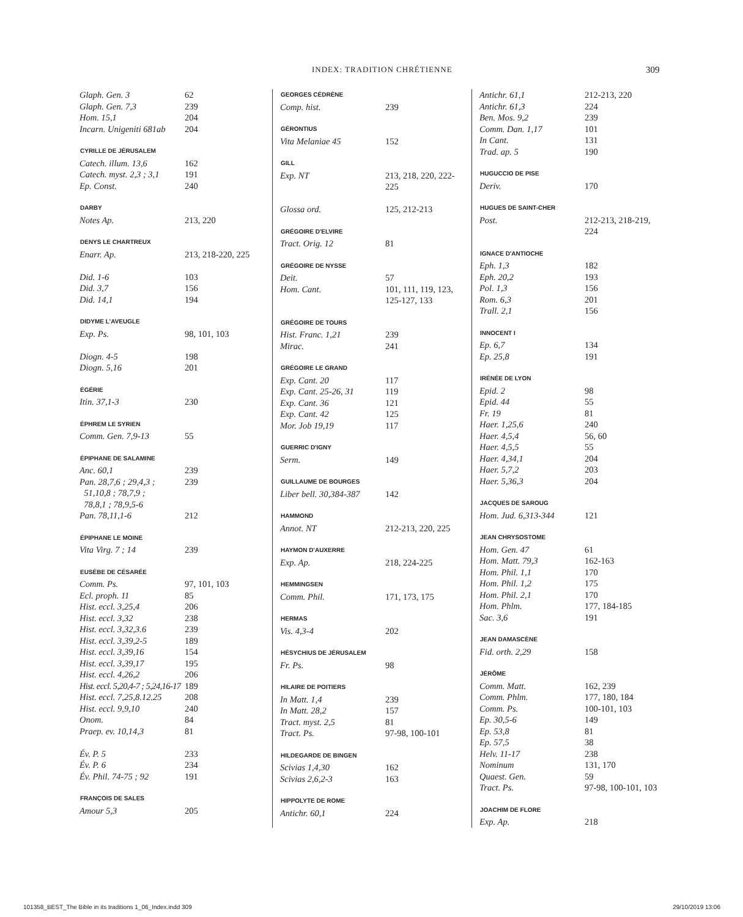INDEX: TRADITION CHRÉTIENNE 309
| Glaph. Gen. 3 | 62 |
| Glaph. Gen. 7,3 | 239 |
| Hom. 15,1 | 204 |
| Incarn. Unigeniti 681ab | 204 |
| CYRILLE DE JÉRUSALEM | |
| Catech. illum. 13,6 | 162 |
| Catech. myst. 2,3 ; 3,1 | 191 |
| Ep. Const. | 240 |
| DARBY | |
| Notes Ap. | 213, 220 |
| DENYS LE CHARTREUX | |
| Enarr. Ap. | 213, 218-220, 225 |
| Did. 1-6 | 103 |
| Did. 3,7 | 156 |
| Did. 14,1 | 194 |
| DIDYME L'AVEUGLE | |
| Exp. Ps. | 98, 101, 103 |
| Diogn. 4-5 | 198 |
| Diogn. 5,16 | 201 |
| ÉGÉRIE | |
| Itin. 37,1-3 | 230 |
| ÉPHREM LE SYRIEN | |
| Comm. Gen. 7,9-13 | 55 |
| ÉPIPHANE DE SALAMINE | |
| Anc. 60,1 | 239 |
| Pan. 28,7,6 ; 29,4,3 ; 51,10,8 ; 78,7,9 ; 78,8,1 ; 78,9,5-6 | 239 |
| Pan. 78,11,1-6 | 212 |
| ÉPIPHANE LE MOINE | |
| Vita Virg. 7 ; 14 | 239 |
| EUSÈBE DE CÉSARÉE | |
| Comm. Ps. | 97, 101, 103 |
| Ecl. proph. 11 | 85 |
| Hist. eccl. 3,25,4 | 206 |
| Hist. eccl. 3,32 | 238 |
| Hist. eccl. 3,32,3.6 | 239 |
| Hist. eccl. 3,39,2-5 | 189 |
| Hist. eccl. 3,39,16 | 154 |
| Hist. eccl. 3,39,17 | 195 |
| Hist. eccl. 4,26,2 | 206 |
| Hist. eccl. 5,20,4-7 ; 5,24,16-17 | 189 |
| Hist. eccl. 7,25,8.12.25 | 208 |
| Hist. eccl. 9,9,10 | 240 |
| Onom. | 84 |
| Praep. ev. 10,14,3 | 81 |
| Év. P. 5 | 233 |
| Év. P. 6 | 234 |
| Év. Phil. 74-75 ; 92 | 191 |
| FRANÇOIS DE SALES | |
| Amour 5,3 | 205 |
| GEORGES CÉDRÈNE | |
| --- | --- |
| Comp. hist. | 239 |
| GÉRONTIUS | |
| Vita Melaniae 45 | 152 |
| GILL | |
| Exp. NT | 213, 218, 220, 222- 225 |
| Glossa ord. | 125, 212-213 |
| GRÉGOIRE D'ELVIRE | |
| Tract. Orig. 12 | 81 |
| GRÉGOIRE DE NYSSE | |
| Deit. | 57 |
| Hom. Cant. | 101, 111, 119, 123, 125-127, 133 |
| GRÉGOIRE DE TOURS | |
| Hist. Franc. 1,21 | 239 |
| Mirac. | 241 |
| GRÉGOIRE LE GRAND | |
| Exp. Cant. 20 | 117 |
| Exp. Cant. 25-26, 31 | 119 |
| Exp. Cant. 36 | 121 |
| Exp. Cant. 42 | 125 |
| Mor. Job 19,19 | 117 |
| GUERRIC D'IGNY | |
| Serm. | 149 |
| GUILLAUME DE BOURGES | |
| Liber bell. 30,384-387 | 142 |
| HAMMOND | |
| Annot. NT | 212-213, 220, 225 |
| HAYMON D'AUXERRE | |
| Exp. Ap. | 218, 224-225 |
| HEMMINGSEN | |
| Comm. Phil. | 171, 173, 175 |
| HERMAS | |
| Vis. 4,3-4 | 202 |
| HÉSYCHIUS DE JÉRUSALEM | |
| Fr. Ps. | 98 |
| HILAIRE DE POITIERS | |
| In Matt. 1,4 | 239 |
| In Matt. 28,2 | 157 |
| Tract. myst. 2,5 | 81 |
| Tract. Ps. | 97-98, 100-101 |
| HILDEGARDE DE BINGEN | |
| Scivias 1,4,30 | 162 |
| Scivias 2,6,2-3 | 163 |
| HIPPOLYTE DE ROME | |
| Antichr. 60,1 | 224 |
| Antichr. 61,1 | 212-213, 220 |
| Antichr. 61,3 | 224 |
| Ben. Mos. 9,2 | 239 |
| Comm. Dan. 1,17 | 101 |
| In Cant. | 131 |
| Trad. ap. 5 | 190 |
| HUGUCCIO DE PISE | |
| Deriv. | 170 |
| HUGUES DE SAINT-CHER | |
| Post. | 212-213, 218-219, 224 |
| IGNACE D'ANTIOCHE | |
| Eph. 1,3 | 182 |
| Eph. 20,2 | 193 |
| Pol. 1,3 | 156 |
| Rom. 6,3 | 201 |
| Trall. 2,1 | 156 |
| INNOCENT I | |
| Ep. 6,7 | 134 |
| Ep. 25,8 | 191 |
| IRÉNÉE DE LYON | |
| Epid. 2 | 98 |
| Epid. 44 | 55 |
| Fr. 19 | 81 |
| Haer. 1,25,6 | 240 |
| Haer. 4,5,4 | 56, 60 |
| Haer. 4,5,5 | 55 |
| Haer. 4,34,1 | 204 |
| Haer. 5,7,2 | 203 |
| Haer. 5,36,3 | 204 |
| JACQUES DE SAROUG | |
| Hom. Jud. 6,313-344 | 121 |
| JEAN CHRYSOSTOME | |
| Hom. Gen. 47 | 61 |
| Hom. Matt. 79,3 | 162-163 |
| Hom. Phil. 1,1 | 170 |
| Hom. Phil. 1,2 | 175 |
| Hom. Phil. 2,1 | 170 |
| Hom. Phlm. | 177, 184-185 |
| Sac. 3,6 | 191 |
| JEAN DAMASCÈNE | |
| Fid. orth. 2,29 | 158 |
| JÉRÔME | |
| Comm. Matt. | 162, 239 |
| Comm. Phlm. | 177, 180, 184 |
| Comm. Ps. | 100-101, 103 |
| Ep. 30,5-6 | 149 |
| Ep. 53,8 | 81 |
| Ep. 57,5 | 38 |
| Helv. 11-17 | 238 |
| Nominum | 131, 170 |
| Quaest. Gen. | 59 |
| Tract. Ps. | 97-98, 100-101, 103 |
| JOACHIM DE FLORE | |
| Exp. Ap. | 218 |
101358_BEST_The Bible in its traditions 1_06_Index.indd 309 29/10/2019 13:06